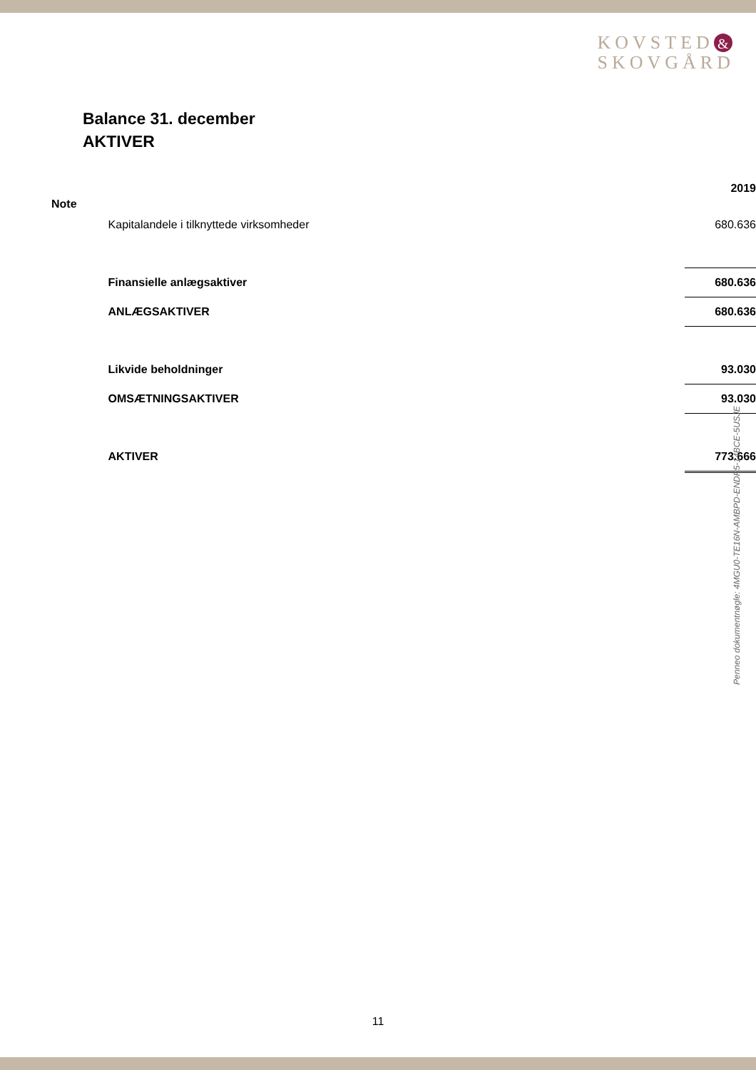KOVSTED &
SKOVGÅRD
Balance 31. december
AKTIVER
| Note | | 2019 |
| --- | --- | --- |
| | Kapitalandele i tilknyttede virksomheder | 680.636 |
| | Finansielle anlægsaktiver | 680.636 |
| | ANLÆGSAKTIVER | 680.636 |
| | Likvide beholdninger | 93.030 |
| | OMSÆTNINGSAKTIVER | 93.030 |
| | AKTIVER | 773.666 |
Penneo dokumentnøgle: 4MGU0-TE16N-AMBPD-ENDP5-14BCE-5USJE
11